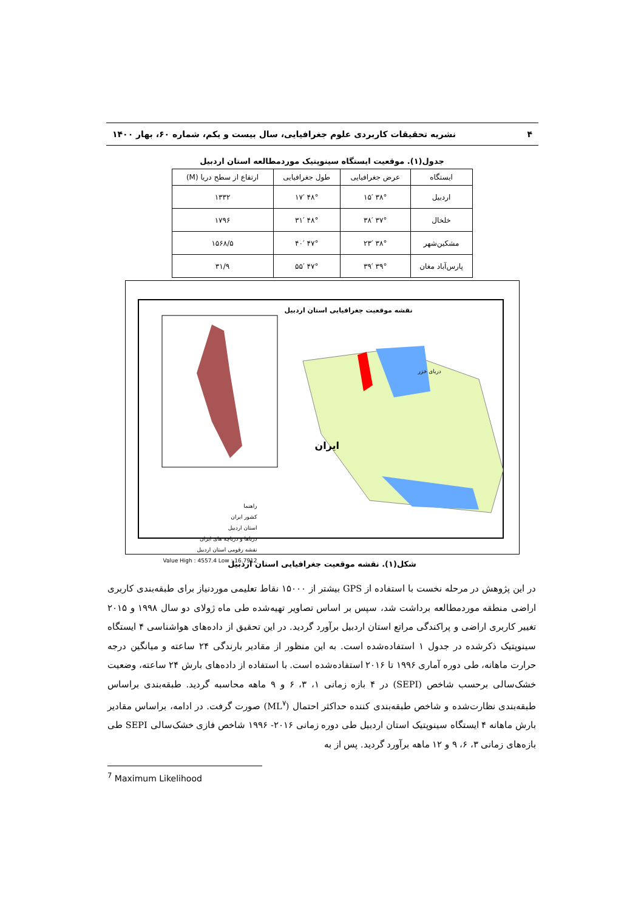۴ نشریه تحقیقات کاربردی علوم جغرافیایی، سال بیست و یکم، شماره ۶۰، بهار ۱۴۰۰
جدول(۱). موقعیت ایستگاه سینوپتیک موردمطالعه استان اردبیل
| ایستگاه | عرض جغرافیایی | طول جغرافیایی | ارتفاع از سطح دریا (M) |
| --- | --- | --- | --- |
| اردبیل | ۳۸° ۱۵′ | ۴۸° ۱۷′ | ۱۳۳۲ |
| خلخال | ۳۷° ۳۸′ | ۴۸° ۳۱′ | ۱۷۹۶ |
| مشکین‌شهر | ۳۸° ۲۳′ | ۴۷° ۴۰′ | ۱۵۶۸/۵ |
| پارس‌آباد مغان | ۳۹° ۳۹′ | ۴۷° ۵۵′ | ۳۱/۹ |
نقشه موقعیت جغرافیایی استان اردبیل
ایران
دریای خزر
راهنما
کشور ایران
استان اردبیل
دریاها و دریاچه های ایران
نقشه رقومی استان اردبیل
Value High : 4557.4 Low : 16.7912
شکل(۱). نقشه موقعیت جغرافیایی استان اردبیل
در این پژوهش در مرحله نخست با استفاده از GPS بیشتر از ۱۵۰۰۰ نقاط تعلیمی موردنیاز برای طبقه‌بندی کاربری اراضی منطقه موردمطالعه برداشت شد، سپس بر اساس تصاویر تهیه‌شده طی ماه ژولای دو سال ۱۹۹۸ و ۲۰۱۵ تغییر کاربری اراضی و پراکندگی مراتع استان اردبیل برآورد گردید. در این تحقیق از داده‌های هواشناسی ۴ ایستگاه سینوپتیک ذکرشده در جدول ۱ استفاده‌شده است. به این منظور از مقادیر بارندگی ۲۴ ساعته و میانگین درجه حرارت ماهانه، طی دوره آماری ۱۹۹۶ تا ۲۰۱۶ استفاده‌شده است. با استفاده از داده‌های بارش ۲۴ ساعته، وضعیت خشک‌سالی برحسب شاخص (SEPI) در ۴ بازه زمانی ۱، ۳، ۶ و ۹ ماهه محاسبه گردید. طبقه‌بندی براساس طبقه‌بندی نظارت‌شده و شاخص طبقه‌بندی کننده حداکثر احتمال (ML<sup>۷</sup>) صورت گرفت. در ادامه، براساس مقادیر بارش ماهانه ۴ ایستگاه سینوپتیک استان اردبیل طی دوره زمانی ۲۰۱۶- ۱۹۹۶ شاخص فازی خشک‌سالی SEPI طی بازه‌های زمانی ۳، ۶، ۹ و ۱۲ ماهه برآورد گردید. پس از به
<sup>7</sup> Maximum Likelihood